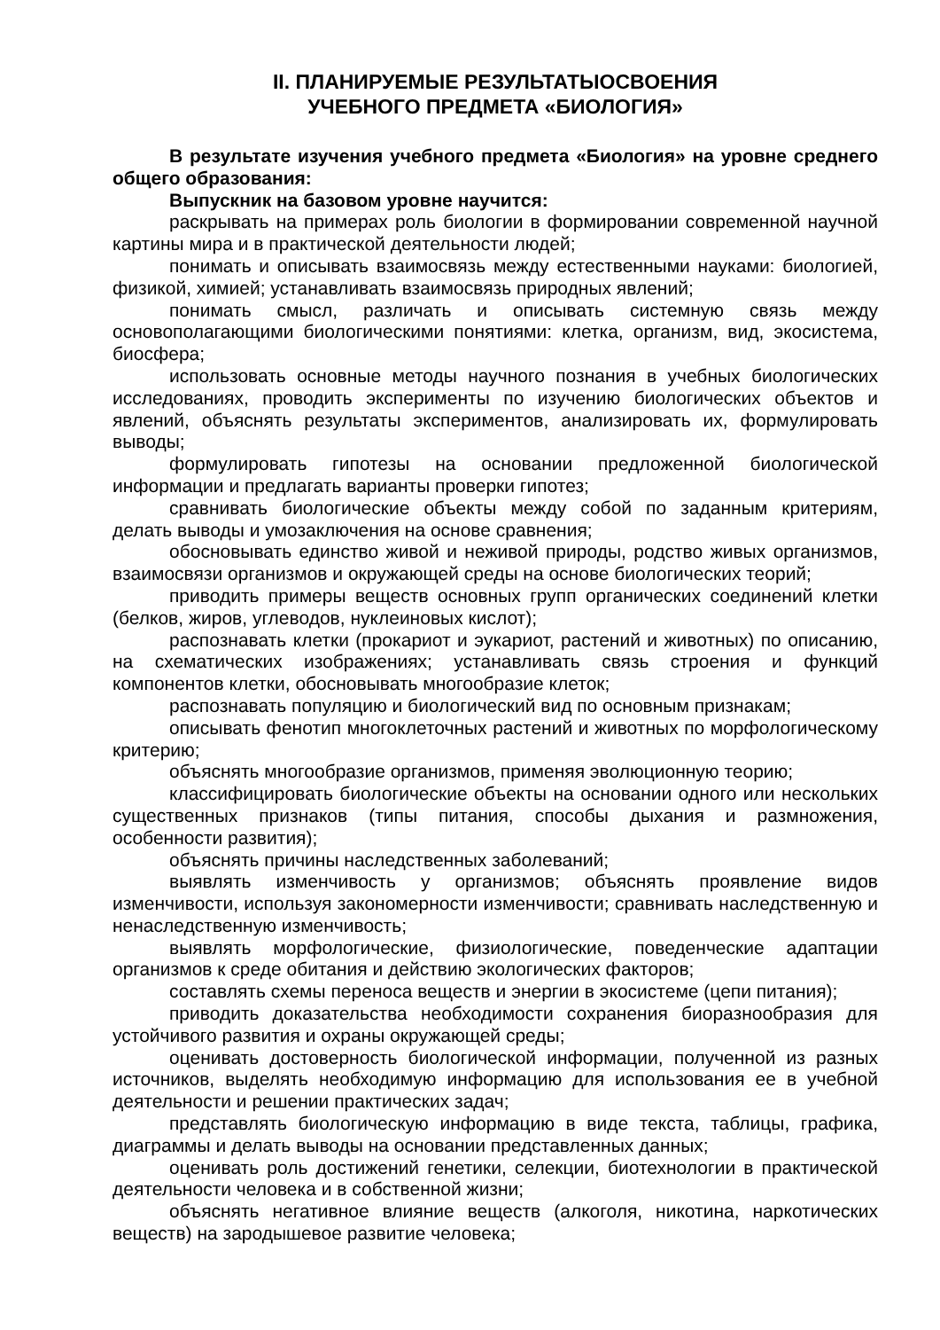II. ПЛАНИРУЕМЫЕ РЕЗУЛЬТАТЫОСВОЕНИЯ
УЧЕБНОГО ПРЕДМЕТА «БИОЛОГИЯ»
В результате изучения учебного предмета «Биология» на уровне среднего общего образования:
Выпускник на базовом уровне научится:
раскрывать на примерах роль биологии в формировании современной научной картины мира и в практической деятельности людей;
понимать и описывать взаимосвязь между естественными науками: биологией, физикой, химией; устанавливать взаимосвязь природных явлений;
понимать смысл, различать и описывать системную связь между основополагающими биологическими понятиями: клетка, организм, вид, экосистема, биосфера;
использовать основные методы научного познания в учебных биологических исследованиях, проводить эксперименты по изучению биологических объектов и явлений, объяснять результаты экспериментов, анализировать их, формулировать выводы;
формулировать гипотезы на основании предложенной биологической информации и предлагать варианты проверки гипотез;
сравнивать биологические объекты между собой по заданным критериям, делать выводы и умозаключения на основе сравнения;
обосновывать единство живой и неживой природы, родство живых организмов, взаимосвязи организмов и окружающей среды на основе биологических теорий;
приводить примеры веществ основных групп органических соединений клетки (белков, жиров, углеводов, нуклеиновых кислот);
распознавать клетки (прокариот и эукариот, растений и животных) по описанию, на схематических изображениях; устанавливать связь строения и функций компонентов клетки, обосновывать многообразие клеток;
распознавать популяцию и биологический вид по основным признакам;
описывать фенотип многоклеточных растений и животных по морфологическому критерию;
объяснять многообразие организмов, применяя эволюционную теорию;
классифицировать биологические объекты на основании одного или нескольких существенных признаков (типы питания, способы дыхания и размножения, особенности развития);
объяснять причины наследственных заболеваний;
выявлять изменчивость у организмов; объяснять проявление видов изменчивости, используя закономерности изменчивости; сравнивать наследственную и ненаследственную изменчивость;
выявлять морфологические, физиологические, поведенческие адаптации организмов к среде обитания и действию экологических факторов;
составлять схемы переноса веществ и энергии в экосистеме (цепи питания);
приводить доказательства необходимости сохранения биоразнообразия для устойчивого развития и охраны окружающей среды;
оценивать достоверность биологической информации, полученной из разных источников, выделять необходимую информацию для использования ее в учебной деятельности и решении практических задач;
представлять биологическую информацию в виде текста, таблицы, графика, диаграммы и делать выводы на основании представленных данных;
оценивать роль достижений генетики, селекции, биотехнологии в практической деятельности человека и в собственной жизни;
объяснять негативное влияние веществ (алкоголя, никотина, наркотических веществ) на зародышевое развитие человека;